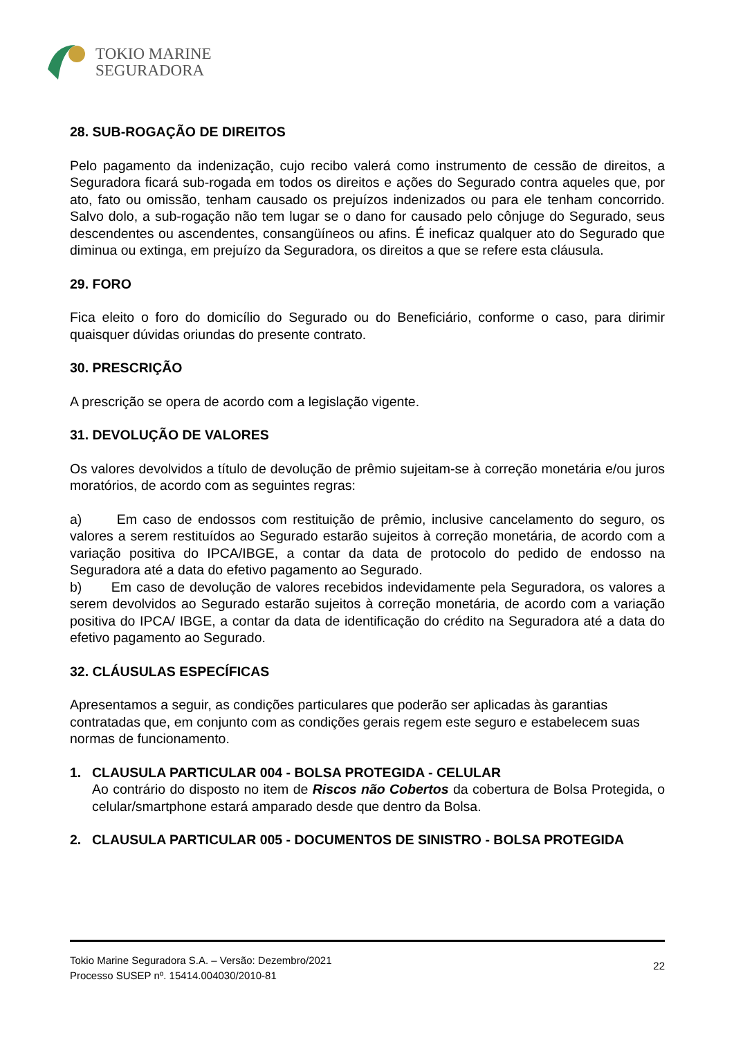TOKIO MARINE
SEGURADORA
28. SUB-ROGAÇÃO DE DIREITOS
Pelo pagamento da indenização, cujo recibo valerá como instrumento de cessão de direitos, a Seguradora ficará sub-rogada em todos os direitos e ações do Segurado contra aqueles que, por ato, fato ou omissão, tenham causado os prejuízos indenizados ou para ele tenham concorrido. Salvo dolo, a sub-rogação não tem lugar se o dano for causado pelo cônjuge do Segurado, seus descendentes ou ascendentes, consangüíneos ou afins. É ineficaz qualquer ato do Segurado que diminua ou extinga, em prejuízo da Seguradora, os direitos a que se refere esta cláusula.
29. FORO
Fica eleito o foro do domicílio do Segurado ou do Beneficiário, conforme o caso, para dirimir quaisquer dúvidas oriundas do presente contrato.
30. PRESCRIÇÃO
A prescrição se opera de acordo com a legislação vigente.
31. DEVOLUÇÃO DE VALORES
Os valores devolvidos a título de devolução de prêmio sujeitam-se à correção monetária e/ou juros moratórios, de acordo com as seguintes regras:
a) Em caso de endossos com restituição de prêmio, inclusive cancelamento do seguro, os valores a serem restituídos ao Segurado estarão sujeitos à correção monetária, de acordo com a variação positiva do IPCA/IBGE, a contar da data de protocolo do pedido de endosso na Seguradora até a data do efetivo pagamento ao Segurado.
b) Em caso de devolução de valores recebidos indevidamente pela Seguradora, os valores a serem devolvidos ao Segurado estarão sujeitos à correção monetária, de acordo com a variação positiva do IPCA/ IBGE, a contar da data de identificação do crédito na Seguradora até a data do efetivo pagamento ao Segurado.
32. CLÁUSULAS ESPECÍFICAS
Apresentamos a seguir, as condições particulares que poderão ser aplicadas às garantias contratadas que, em conjunto com as condições gerais regem este seguro e estabelecem suas normas de funcionamento.
1. CLAUSULA PARTICULAR 004 - BOLSA PROTEGIDA - CELULAR
Ao contrário do disposto no item de Riscos não Cobertos da cobertura de Bolsa Protegida, o celular/smartphone estará amparado desde que dentro da Bolsa.
2. CLAUSULA PARTICULAR 005 - DOCUMENTOS DE SINISTRO - BOLSA PROTEGIDA
Tokio Marine Seguradora S.A. – Versão: Dezembro/2021
Processo SUSEP nº. 15414.004030/2010-81
22